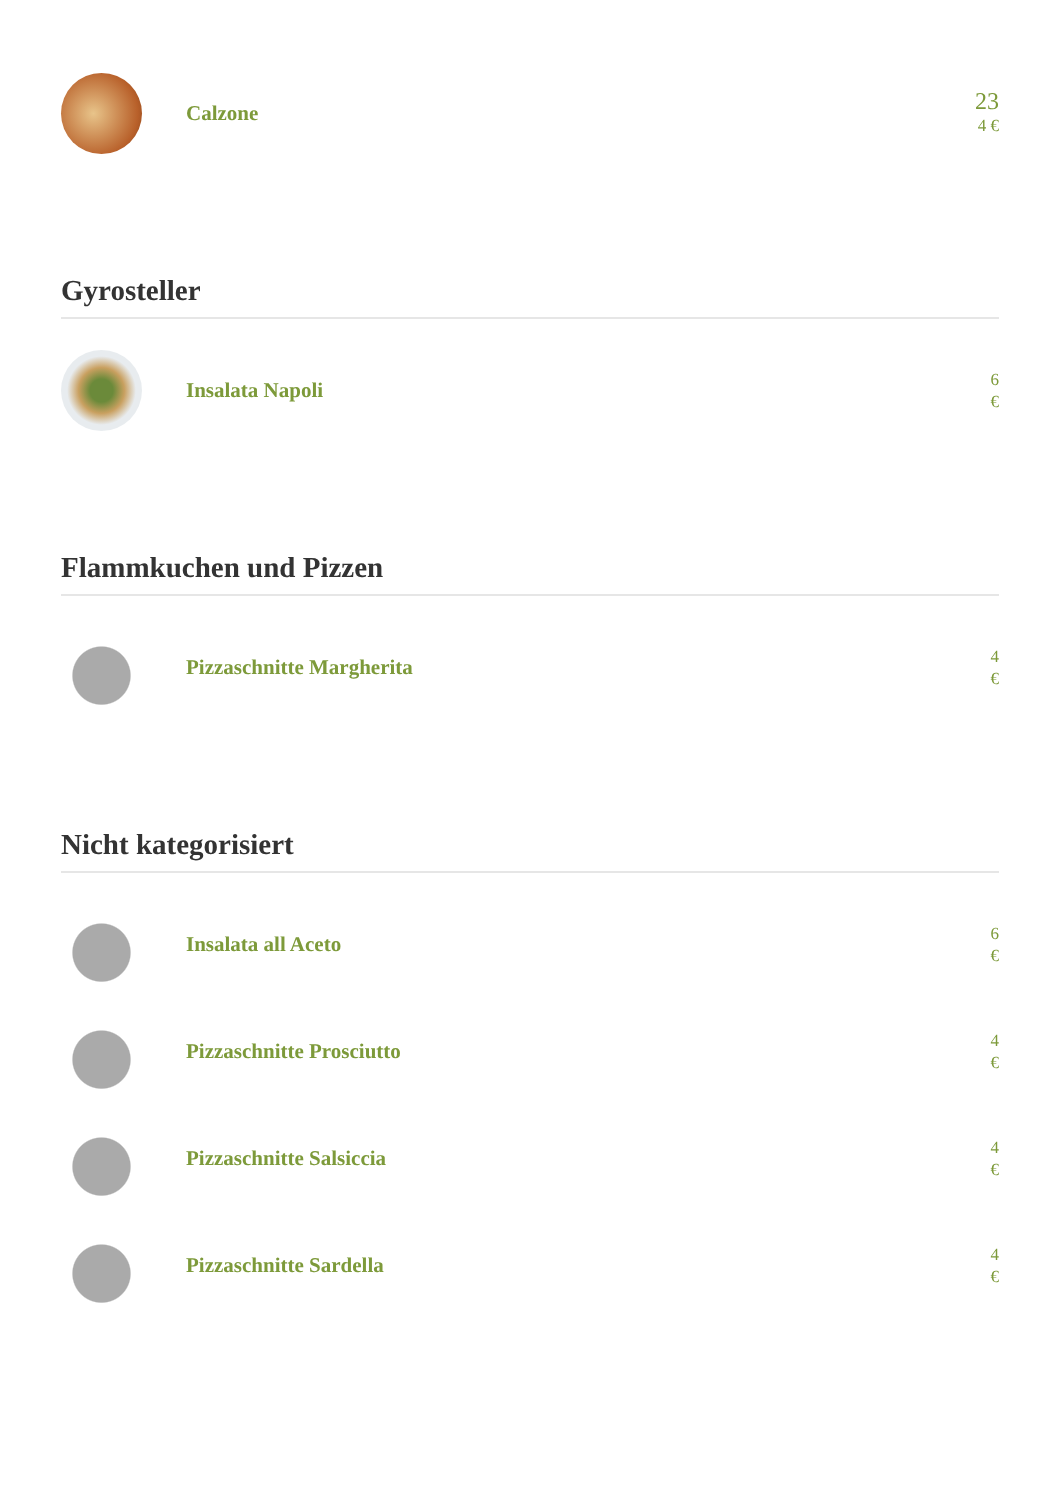Calzone
23
4 €
Gyrosteller
Insalata Napoli
6
€
Flammkuchen und Pizzen
Pizzaschnitte Margherita
4
€
Nicht kategorisiert
Insalata all Aceto
6
€
Pizzaschnitte Prosciutto
4
€
Pizzaschnitte Salsiccia
4
€
Pizzaschnitte Sardella
4
€